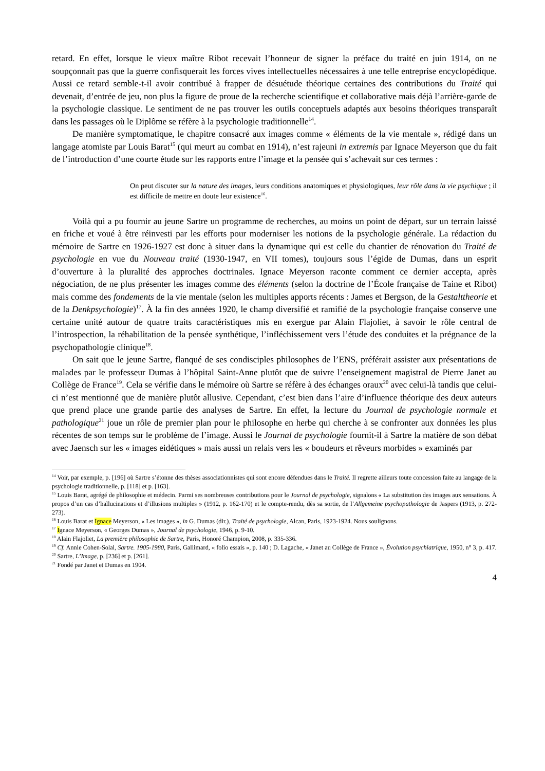retard. En effet, lorsque le vieux maître Ribot recevait l’honneur de signer la préface du traité en juin 1914, on ne soupçonnait pas que la guerre confisquerait les forces vives intellectuelles nécessaires à une telle entreprise encyclopédique. Aussi ce retard semble-t-il avoir contribué à frapper de désuétude théorique certaines des contributions du Traité qui devenait, d’entrée de jeu, non plus la figure de proue de la recherche scientifique et collaborative mais déjà l’arrière-garde de la psychologie classique. Le sentiment de ne pas trouver les outils conceptuels adaptés aux besoins théoriques transparaît dans les passages où le Diplôme se réfère à la psychologie traditionnelle<sup>14</sup>.
De manière symptomatique, le chapitre consacré aux images comme « éléments de la vie mentale », rédigé dans un langage atomiste par Louis Barat<sup>15</sup> (qui meurt au combat en 1914), n’est rajeuni in extremis par Ignace Meyerson que du fait de l’introduction d’une courte étude sur les rapports entre l’image et la pensée qui s’achevait sur ces termes :
On peut discuter sur la nature des images, leurs conditions anatomiques et physiologiques, leur rôle dans la vie psychique ; il est difficile de mettre en doute leur existence<sup>16</sup>.
Voilà qui a pu fournir au jeune Sartre un programme de recherches, au moins un point de départ, sur un terrain laissé en friche et voué à être réinvesti par les efforts pour moderniser les notions de la psychologie générale. La rédaction du mémoire de Sartre en 1926-1927 est donc à situer dans la dynamique qui est celle du chantier de rénovation du Traité de psychologie en vue du Nouveau traité (1930-1947, en VII tomes), toujours sous l’égide de Dumas, dans un esprit d’ouverture à la pluralité des approches doctrinales. Ignace Meyerson raconte comment ce dernier accepta, après négociation, de ne plus présenter les images comme des éléments (selon la doctrine de l’École française de Taine et Ribot) mais comme des fondements de la vie mentale (selon les multiples apports récents : James et Bergson, de la Gestalttheorie et de la Denkpsychologie)<sup>17</sup>. À la fin des années 1920, le champ diversifié et ramifié de la psychologie française conserve une certaine unité autour de quatre traits caractéristiques mis en exergue par Alain Flajoliet, à savoir le rôle central de l’introspection, la réhabilitation de la pensée synthétique, l’infléchissement vers l’étude des conduites et la prégnance de la psychopathologie clinique<sup>18</sup>.
On sait que le jeune Sartre, flanqué de ses condisciples philosophes de l’ENS, préférait assister aux présentations de malades par le professeur Dumas à l’hôpital Saint-Anne plutôt que de suivre l’enseignement magistral de Pierre Janet au Collège de France<sup>19</sup>. Cela se vérifie dans le mémoire où Sartre se réfère à des échanges oraux<sup>20</sup> avec celui-là tandis que celui-ci n’est mentionné que de manière plutôt allusive. Cependant, c’est bien dans l’aire d’influence théorique des deux auteurs que prend place une grande partie des analyses de Sartre. En effet, la lecture du Journal de psychologie normale et pathologique<sup>21</sup> joue un rôle de premier plan pour le philosophe en herbe qui cherche à se confronter aux données les plus récentes de son temps sur le problème de l’image. Aussi le Journal de psychologie fournit-il à Sartre la matière de son débat avec Jaensch sur les « images eidétiques » mais aussi un relais vers les « boudeurs et rêveurs morbides » examinés par
<sup>14</sup> Voir, par exemple, p. [196] où Sartre s’étonne des thèses associationnistes qui sont encore défendues dans le Traité. Il regrette ailleurs toute concession faite au langage de la psychologie traditionnelle, p. [118] et p. [163].
<sup>15</sup> Louis Barat, agrégé de philosophie et médecin. Parmi ses nombreuses contributions pour le Journal de psychologie, signalons « La substitution des images aux sensations. À propos d’un cas d’hallucinations et d’illusions multiples » (1912, p. 162-170) et le compte-rendu, dès sa sortie, de l’Allgemeine psychopathologie de Jaspers (1913, p. 272-273).
<sup>16</sup> Louis Barat et Ignace Meyerson, « Les images », in G. Dumas (dir.), Traité de psychologie, Alcan, Paris, 1923-1924. Nous soulignons.
<sup>17</sup> Ignace Meyerson, « Georges Dumas », Journal de psychologie, 1946, p. 9-10.
<sup>18</sup> Alain Flajoliet, La première philosophie de Sartre, Paris, Honoré Champion, 2008, p. 335-336.
<sup>19</sup> Cf. Annie Cohen-Solal, Sartre. 1905-1980, Paris, Gallimard, « folio essais », p. 140 ; D. Lagache, « Janet au Collège de France », Évolution psychiatrique, 1950, n° 3, p. 417.
<sup>20</sup> Sartre, L’Image, p. [236] et p. [261].
<sup>21</sup> Fondé par Janet et Dumas en 1904.
4